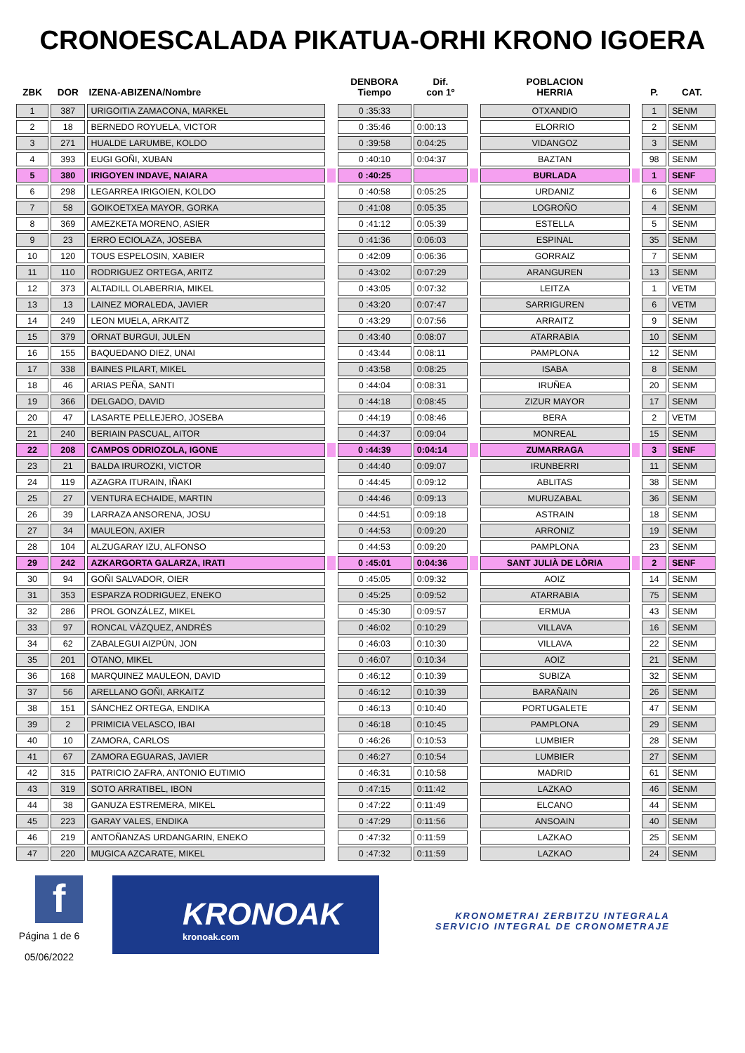CRONOESCALADA PIKATUA-ORHI KRONO IGOERA
| ZBK | DOR | IZENA-ABIZENA/Nombre | | DENBORA Tiempo | Dif. con 1º | | POBLACION HERRIA | | P. | CAT. |
| --- | --- | --- | --- | --- | --- | --- | --- | --- | --- | --- |
| 1 | 387 | URIGOITIA ZAMACONA, MARKEL | | 0 :35:33 | | | OTXANDIO | | 1 | SENM |
| 2 | 18 | BERNEDO ROYUELA, VICTOR | | 0 :35:46 | 0:00:13 | | ELORRIO | | 2 | SENM |
| 3 | 271 | HUALDE LARUMBE, KOLDO | | 0 :39:58 | 0:04:25 | | VIDANGOZ | | 3 | SENM |
| 4 | 393 | EUGI GOÑI, XUBAN | | 0 :40:10 | 0:04:37 | | BAZTAN | | 98 | SENM |
| 5 | 380 | IRIGOYEN INDAVE, NAIARA | | 0 :40:25 | | | BURLADA | | 1 | SENF |
| 6 | 298 | LEGARREA IRIGOIEN, KOLDO | | 0 :40:58 | 0:05:25 | | URDANIZ | | 6 | SENM |
| 7 | 58 | GOIKOETXEA MAYOR, GORKA | | 0 :41:08 | 0:05:35 | | LOGROÑO | | 4 | SENM |
| 8 | 369 | AMEZKETA MORENO, ASIER | | 0 :41:12 | 0:05:39 | | ESTELLA | | 5 | SENM |
| 9 | 23 | ERRO ECIOLAZA, JOSEBA | | 0 :41:36 | 0:06:03 | | ESPINAL | | 35 | SENM |
| 10 | 120 | TOUS ESPELOSIN, XABIER | | 0 :42:09 | 0:06:36 | | GORRAIZ | | 7 | SENM |
| 11 | 110 | RODRIGUEZ ORTEGA, ARITZ | | 0 :43:02 | 0:07:29 | | ARANGUREN | | 13 | SENM |
| 12 | 373 | ALTADILL OLABERRIA, MIKEL | | 0 :43:05 | 0:07:32 | | LEITZA | | 1 | VETM |
| 13 | 13 | LAINEZ MORALEDA, JAVIER | | 0 :43:20 | 0:07:47 | | SARRIGUREN | | 6 | VETM |
| 14 | 249 | LEON MUELA, ARKAITZ | | 0 :43:29 | 0:07:56 | | ARRAITZ | | 9 | SENM |
| 15 | 379 | ORNAT BURGUI, JULEN | | 0 :43:40 | 0:08:07 | | ATARRABIA | | 10 | SENM |
| 16 | 155 | BAQUEDANO DIEZ, UNAI | | 0 :43:44 | 0:08:11 | | PAMPLONA | | 12 | SENM |
| 17 | 338 | BAINES PILART, MIKEL | | 0 :43:58 | 0:08:25 | | ISABA | | 8 | SENM |
| 18 | 46 | ARIAS PEÑA, SANTI | | 0 :44:04 | 0:08:31 | | IRUÑEA | | 20 | SENM |
| 19 | 366 | DELGADO, DAVID | | 0 :44:18 | 0:08:45 | | ZIZUR MAYOR | | 17 | SENM |
| 20 | 47 | LASARTE PELLEJERO, JOSEBA | | 0 :44:19 | 0:08:46 | | BERA | | 2 | VETM |
| 21 | 240 | BERIAIN PASCUAL, AITOR | | 0 :44:37 | 0:09:04 | | MONREAL | | 15 | SENM |
| 22 | 208 | CAMPOS ODRIOZOLA, IGONE | | 0 :44:39 | 0:04:14 | | ZUMARRAGA | | 3 | SENF |
| 23 | 21 | BALDA IRUROZKI, VICTOR | | 0 :44:40 | 0:09:07 | | IRUNBERRI | | 11 | SENM |
| 24 | 119 | AZAGRA ITURAIN, IÑAKI | | 0 :44:45 | 0:09:12 | | ABLITAS | | 38 | SENM |
| 25 | 27 | VENTURA ECHAIDE, MARTIN | | 0 :44:46 | 0:09:13 | | MURUZABAL | | 36 | SENM |
| 26 | 39 | LARRAZA ANSORENA, JOSU | | 0 :44:51 | 0:09:18 | | ASTRAIN | | 18 | SENM |
| 27 | 34 | MAULEON, AXIER | | 0 :44:53 | 0:09:20 | | ARRONIZ | | 19 | SENM |
| 28 | 104 | ALZUGARAY IZU, ALFONSO | | 0 :44:53 | 0:09:20 | | PAMPLONA | | 23 | SENM |
| 29 | 242 | AZKARGORTA GALARZA, IRATI | | 0 :45:01 | 0:04:36 | | SANT JULIÀ DE LÒRIA | | 2 | SENF |
| 30 | 94 | GOÑI SALVADOR, OIER | | 0 :45:05 | 0:09:32 | | AOIZ | | 14 | SENM |
| 31 | 353 | ESPARZA RODRIGUEZ, ENEKO | | 0 :45:25 | 0:09:52 | | ATARRABIA | | 75 | SENM |
| 32 | 286 | PROL GONZÁLEZ, MIKEL | | 0 :45:30 | 0:09:57 | | ERMUA | | 43 | SENM |
| 33 | 97 | RONCAL VÁZQUEZ, ANDRÉS | | 0 :46:02 | 0:10:29 | | VILLAVA | | 16 | SENM |
| 34 | 62 | ZABALEGUI AIZPÚN, JON | | 0 :46:03 | 0:10:30 | | VILLAVA | | 22 | SENM |
| 35 | 201 | OTANO, MIKEL | | 0 :46:07 | 0:10:34 | | AOIZ | | 21 | SENM |
| 36 | 168 | MARQUINEZ MAULEON, DAVID | | 0 :46:12 | 0:10:39 | | SUBIZA | | 32 | SENM |
| 37 | 56 | ARELLANO GOÑI, ARKAITZ | | 0 :46:12 | 0:10:39 | | BARAÑAIN | | 26 | SENM |
| 38 | 151 | SÁNCHEZ ORTEGA, ENDIKA | | 0 :46:13 | 0:10:40 | | PORTUGALETE | | 47 | SENM |
| 39 | 2 | PRIMICIA VELASCO, IBAI | | 0 :46:18 | 0:10:45 | | PAMPLONA | | 29 | SENM |
| 40 | 10 | ZAMORA, CARLOS | | 0 :46:26 | 0:10:53 | | LUMBIER | | 28 | SENM |
| 41 | 67 | ZAMORA EGUARAS, JAVIER | | 0 :46:27 | 0:10:54 | | LUMBIER | | 27 | SENM |
| 42 | 315 | PATRICIO ZAFRA, ANTONIO EUTIMIO | | 0 :46:31 | 0:10:58 | | MADRID | | 61 | SENM |
| 43 | 319 | SOTO ARRATIBEL, IBON | | 0 :47:15 | 0:11:42 | | LAZKAO | | 46 | SENM |
| 44 | 38 | GANUZA ESTREMERA, MIKEL | | 0 :47:22 | 0:11:49 | | ELCANO | | 44 | SENM |
| 45 | 223 | GARAY VALES, ENDIKA | | 0 :47:29 | 0:11:56 | | ANSOAIN | | 40 | SENM |
| 46 | 219 | ANTOÑANZAS URDANGARIN, ENEKO | | 0 :47:32 | 0:11:59 | | LAZKAO | | 25 | SENM |
| 47 | 220 | MUGICA AZCARATE, MIKEL | | 0 :47:32 | 0:11:59 | | LAZKAO | | 24 | SENM |
f
Página 1 de 6
05/06/2022
KRONOAK
kronoak.com
KRONOMETRAI ZERBITZU INTEGRALA
SERVICIO INTEGRAL DE CRONOMETRAJE